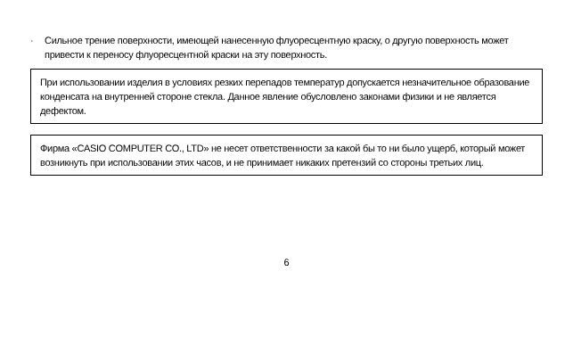· Сильное трение поверхности, имеющей нанесенную флуоресцентную краску, о другую поверхность может привести к переносу флуоресцентной краски на эту поверхность.
При использовании изделия в условиях резких перепадов температур допускается незначительное образование конденсата на внутренней стороне стекла. Данное явление обусловлено законами физики и не является дефектом.
Фирма «CASIO COMPUTER CO., LTD» не несет ответственности за какой бы то ни было ущерб, который может возникнуть при использовании этих часов, и не принимает никаких претензий со стороны третьих лиц.
6